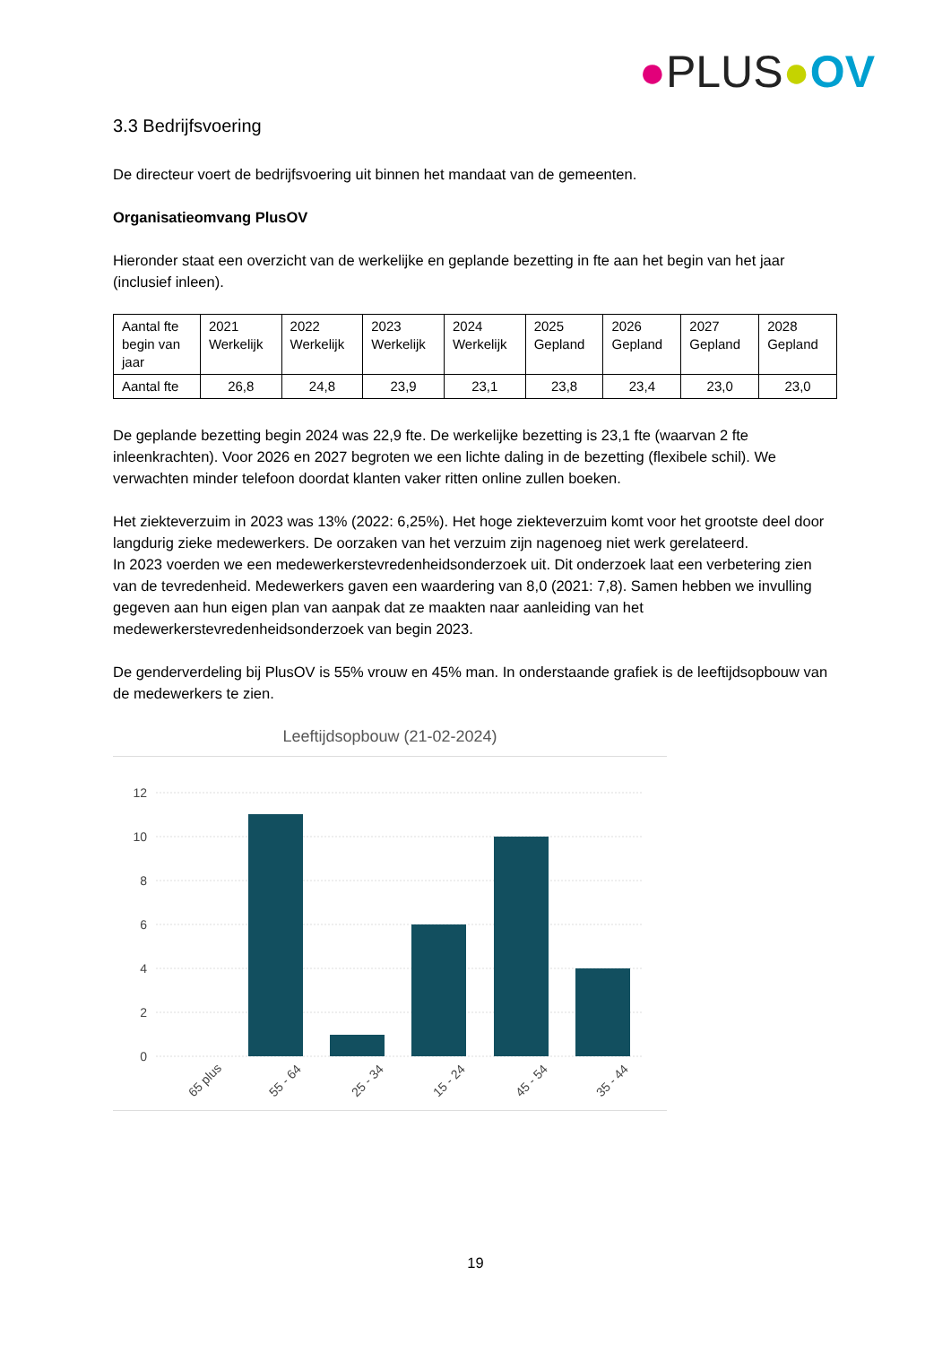●PLUS●OV
3.3 Bedrijfsvoering
De directeur voert de bedrijfsvoering uit binnen het mandaat van de gemeenten.
Organisatieomvang PlusOV
Hieronder staat een overzicht van de werkelijke en geplande bezetting in fte aan het begin van het jaar (inclusief inleen).
| Aantal fte begin van jaar | 2021 Werkelijk | 2022 Werkelijk | 2023 Werkelijk | 2024 Werkelijk | 2025 Gepland | 2026 Gepland | 2027 Gepland | 2028 Gepland |
| --- | --- | --- | --- | --- | --- | --- | --- | --- |
| Aantal fte | 26,8 | 24,8 | 23,9 | 23,1 | 23,8 | 23,4 | 23,0 | 23,0 |
De geplande bezetting begin 2024 was 22,9 fte. De werkelijke bezetting is 23,1 fte (waarvan 2 fte inleenkrachten). Voor 2026 en 2027 begroten we een lichte daling in de bezetting (flexibele schil). We verwachten minder telefoon doordat klanten vaker ritten online zullen boeken.
Het ziekteverzuim in 2023 was 13% (2022: 6,25%). Het hoge ziekteverzuim komt voor het grootste deel door langdurig zieke medewerkers. De oorzaken van het verzuim zijn nagenoeg niet werk gerelateerd.
In 2023 voerden we een medewerkerstevredenheidsonderzoek uit. Dit onderzoek laat een verbetering zien van de tevredenheid. Medewerkers gaven een waardering van 8,0 (2021: 7,8). Samen hebben we invulling gegeven aan hun eigen plan van aanpak dat ze maakten naar aanleiding van het medewerkerstevredenheidsonderzoek van begin 2023.
De genderverdeling bij PlusOV is 55% vrouw en 45% man. In onderstaande grafiek is de leeftijdsopbouw van de medewerkers te zien.
Leeftijdsopbouw (21-02-2024)
12
10
8
6
4
2
0
65 plus
55 - 64
25 - 34
15 - 24
45 - 54
35 - 44
19